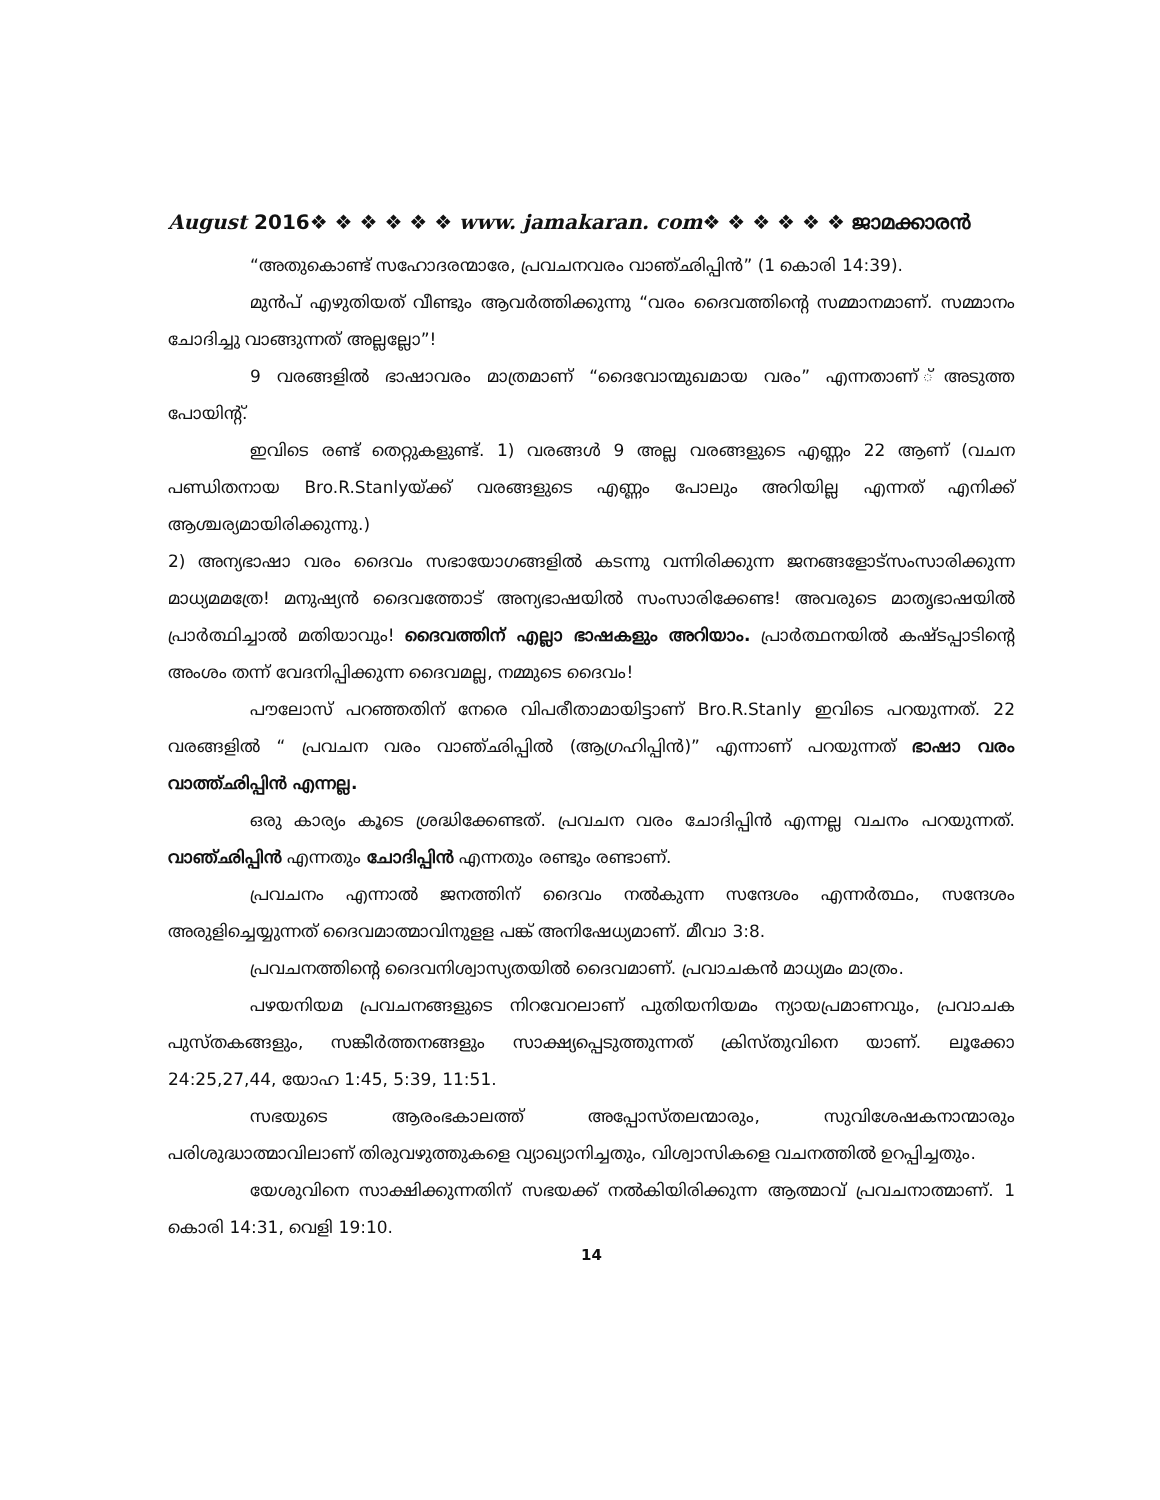August 2016❖ ❖ ❖ ❖ ❖ ❖ www. jamakaran. com❖ ❖ ❖ ❖ ❖ ❖ ജാമക്കാരൻ
“അതുകൊണ്ട് സഹോദരന്മാരേ, പ്രവചനവരം വാഞ്ഛിപ്പിൻ” (1 കൊരി 14:39).
മുൻപ് എഴുതിയത് വീണ്ടും ആവർത്തിക്കുന്നു “വരം ദൈവത്തിന്റെ സമ്മാനമാണ്. സമ്മാനം ചോദിച്ചു വാങ്ങുന്നത് അല്ലല്ലോ”!
9 വരങ്ങളിൽ ഭാഷാവരം മാത്രമാണ് “ദൈവോന്മുഖമായ വരം” എന്നതാണ് ്അടുത്ത പോയിന്റ്.
ഇവിടെ രണ്ട് തെറ്റുകളുണ്ട്. 1) വരങ്ങൾ 9 അല്ല വരങ്ങളുടെ എണ്ണം 22 ആണ് (വചന പണ്ഡിതനായ Bro.R.Stanlyയ്ക്ക് വരങ്ങളുടെ എണ്ണം പോലും അറിയില്ല എന്നത് എനിക്ക് ആശ്ചര്യമായിരിക്കുന്നു.)
2) അന്യഭാഷാ വരം ദൈവം സഭായോഗങ്ങളിൽ കടന്നു വന്നിരിക്കുന്ന ജനങ്ങളോട്സംസാരിക്കുന്ന മാധ്യമമത്രേ! മനുഷ്യൻ ദൈവത്തോട് അന്യഭാഷയിൽ സംസാരിക്കേണ്ട! അവരുടെ മാതൃഭാഷയിൽ പ്രാർത്ഥിച്ചാൽ മതിയാവും! ദൈവത്തിന് എല്ലാ ഭാഷകളും അറിയാം. പ്രാർത്ഥനയിൽ കഷ്ടപ്പാടിന്റെ അംശം തന്ന് വേദനിപ്പിക്കുന്ന ദൈവമല്ല, നമ്മുടെ ദൈവം!
പൗലോസ് പറഞ്ഞതിന് നേരെ വിപരീതാമായിട്ടാണ് Bro.R.Stanly ഇവിടെ പറയുന്നത്. 22 വരങ്ങളിൽ “ പ്രവചന വരം വാഞ്ഛിപ്പിൽ (ആഗ്രഹിപ്പിൻ)” എന്നാണ് പറയുന്നത് ഭാഷാ വരം വാത്ത്ഛിപ്പിൻ എന്നല്ല.
ഒരു കാര്യം കൂടെ ശ്രദ്ധിക്കേണ്ടത്. പ്രവചന വരം ചോദിപ്പിൻ എന്നല്ല വചനം പറയുന്നത്. വാഞ്ഛിപ്പിൻ എന്നതും ചോദിപ്പിൻ എന്നതും രണ്ടും രണ്ടാണ്.
പ്രവചനം എന്നാൽ ജനത്തിന് ദൈവം നൽകുന്ന സന്ദേശം എന്നർത്ഥം, സന്ദേശം അരുളിച്ചെയ്യുന്നത് ദൈവമാത്മാവിനുളള പങ്ക് അനിഷേധ്യമാണ്. മീവാ 3:8.
പ്രവചനത്തിന്റെ ദൈവനിശ്വാസ്യതയിൽ ദൈവമാണ്. പ്രവാചകൻ മാധ്യമം മാത്രം.
പഴയനിയമ പ്രവചനങ്ങളുടെ നിറവേറലാണ് പുതിയനിയമം ന്യായപ്രമാണവും, പ്രവാചക പുസ്തകങ്ങളും, സങ്കീർത്തനങ്ങളും സാക്ഷ്യപ്പെടുത്തുന്നത് ക്രിസ്തുവിനെ യാണ്. ലൂക്കോ 24:25,27,44, യോഹ 1:45, 5:39, 11:51.
സഭയുടെ ആരംഭകാലത്ത് അപ്പോസ്തലന്മാരും, സുവിശേഷകനാന്മാരും പരിശുദ്ധാത്മാവിലാണ് തിരുവഴുത്തുകളെ വ്യാഖ്യാനിച്ചതും, വിശ്വാസികളെ വചനത്തിൽ ഉറപ്പിച്ചതും.
യേശുവിനെ സാക്ഷിക്കുന്നതിന് സഭയക്ക് നൽകിയിരിക്കുന്ന ആത്മാവ് പ്രവചനാത്മാണ്. 1 കൊരി 14:31, വെളി 19:10.
14